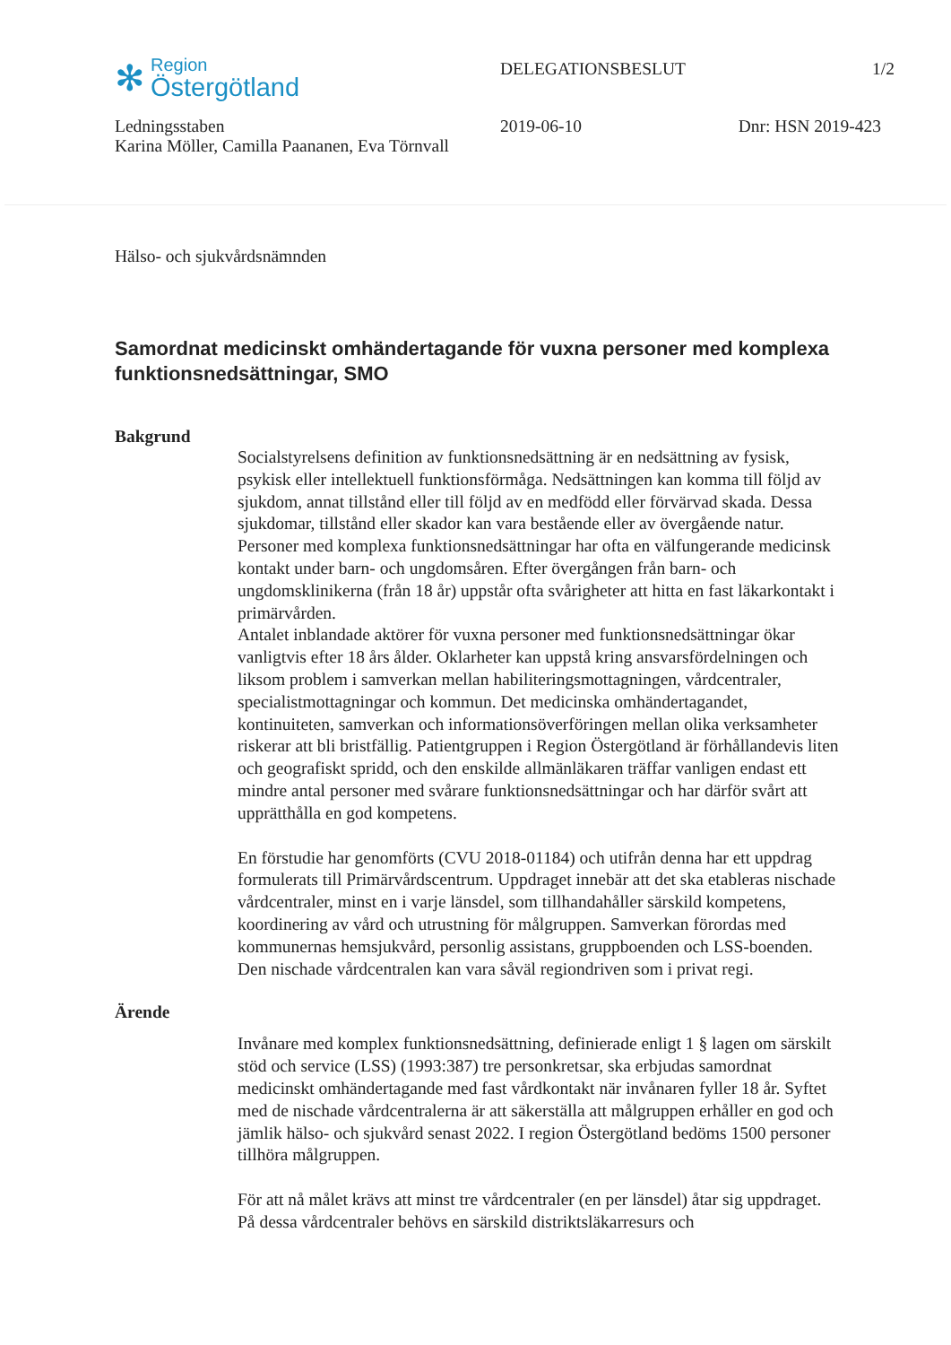✻
Region
Östergötland
DELEGATIONSBESLUT 1/2
Ledningsstaben
Karina Möller, Camilla Paananen, Eva Törnvall
2019-06-10 Dnr: HSN 2019-423
Hälso- och sjukvårdsnämnden
Samordnat medicinskt omhändertagande för vuxna personer med komplexa funktionsnedsättningar, SMO
Bakgrund
Socialstyrelsens definition av funktionsnedsättning är en nedsättning av fysisk, psykisk eller intellektuell funktionsförmåga. Nedsättningen kan komma till följd av sjukdom, annat tillstånd eller till följd av en medfödd eller förvärvad skada. Dessa sjukdomar, tillstånd eller skador kan vara bestående eller av övergående natur. Personer med komplexa funktionsnedsättningar har ofta en välfungerande medicinsk kontakt under barn- och ungdomsåren. Efter övergången från barn- och ungdomsklinikerna (från 18 år) uppstår ofta svårigheter att hitta en fast läkarkontakt i primärvården.
Antalet inblandade aktörer för vuxna personer med funktionsnedsättningar ökar vanligtvis efter 18 års ålder. Oklarheter kan uppstå kring ansvarsfördelningen och liksom problem i samverkan mellan habiliteringsmottagningen, vårdcentraler, specialistmottagningar och kommun. Det medicinska omhändertagandet, kontinuiteten, samverkan och informationsöverföringen mellan olika verksamheter riskerar att bli bristfällig. Patientgruppen i Region Östergötland är förhållandevis liten och geografiskt spridd, och den enskilde allmänläkaren träffar vanligen endast ett mindre antal personer med svårare funktionsnedsättningar och har därför svårt att upprätthålla en god kompetens.
En förstudie har genomförts (CVU 2018-01184) och utifrån denna har ett uppdrag formulerats till Primärvårdscentrum. Uppdraget innebär att det ska etableras nischade vårdcentraler, minst en i varje länsdel, som tillhandahåller särskild kompetens, koordinering av vård och utrustning för målgruppen. Samverkan förordas med kommunernas hemsjukvård, personlig assistans, gruppboenden och LSS-boenden. Den nischade vårdcentralen kan vara såväl regiondriven som i privat regi.
Ärende
Invånare med komplex funktionsnedsättning, definierade enligt 1 § lagen om särskilt stöd och service (LSS) (1993:387) tre personkretsar, ska erbjudas samordnat medicinskt omhändertagande med fast vårdkontakt när invånaren fyller 18 år. Syftet med de nischade vårdcentralerna är att säkerställa att målgruppen erhåller en god och jämlik hälso- och sjukvård senast 2022. I region Östergötland bedöms 1500 personer tillhöra målgruppen.
För att nå målet krävs att minst tre vårdcentraler (en per länsdel) åtar sig uppdraget. På dessa vårdcentraler behövs en särskild distriktsläkarresurs och